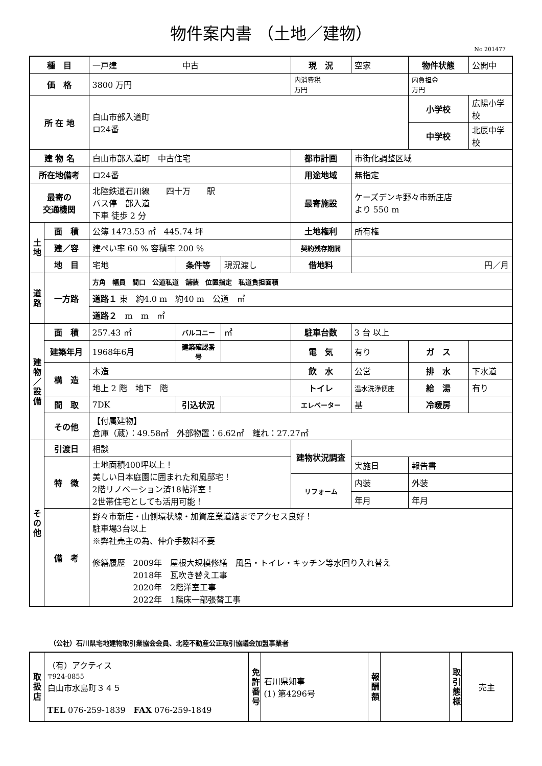物件案内書 （土地／建物）
No 201477
| 種 目 | | 一戸建 中古 | | | 現 況 | 空家 | 物件状態 | 公開中 |
| 価 格 | | 3800 万円 | | | 内消費税 万円 | | 内負担金 万円 | |
| 所 在 地 | | 白山市部入道町 ロ24番 | | | | | 小学校 | 広陽小学校 |
| | | | | | | | 中学校 | 北辰中学校 |
| 建 物 名 | | 白山市部入道町 中古住宅 | | | 都市計画 | 市街化調整区域 | | |
| 所在地備考 | | ロ24番 | | | 用途地域 | 無指定 | | |
| 最寄の 交通機関 | | 北陸鉄道石川線 四十万 駅 バス停 部入道 下車 徒歩 2 分 | | | 最寄施設 | ケーズデンキ野々市新庄店 より 550 m | | |
| 土地 | 面 積 | 公簿 1473.53 ㎡ 445.74 坪 | | | 土地権利 | 所有権 | | |
| | 建／容 | 建ぺい率 60 % 容積率 200 % | | | 契約残存期間 | | | |
| | 地 目 | 宅地 | 条件等 | 現況渡し | 借地料 | 円／月 | | |
| 道路 | 一方路 | 方角 幅員 間口 公道私道 舗装 位置指定 私道負担面積 | | | | | | |
| | | 道路１ 東 約4.0 m 約40 m 公道 ㎡ | | | | | | |
| | | 道路２ m m ㎡ | | | | | | |
| 建物／設備 | 面 積 | 257.43 ㎡ | バルコニー | ㎡ | 駐車台数 | 3 台 以上 | | |
| | 建築年月 | 1968年6月 | 建築確認番号 | | 電 気 | 有り | ガ ス | |
| | 構 造 | 木造 | | | 飲 水 | 公営 | 排 水 | 下水道 |
| | | 地上 2 階 地下 階 | | | トイレ | 温水洗浄便座 | 給 湯 | 有り |
| | 間 取 | 7DK | 引込状況 | | エレベーター | 基 | 冷暖房 | |
| | その他 | 【付属建物】 倉庫（蔵）：49.58㎡ 外部物置：6.62㎡ 離れ：27.27㎡ | | | | | | |
| その他 | 引渡日 | 相談 | | | 建物状況調査 | | | |
| | 特 徴 | 土地面積400坪以上！ 美しい日本庭園に囲まれた和風邸宅！ 2階リノベーション済18帖洋室！ 2世帯住宅としても活用可能！ | | | | 実施日 | 報告書 | |
| | | | | | リフォーム | 内装 | 外装 | |
| | | | | | | 年月 | 年月 | |
| | 備 考 | 野々市新庄・山側環状線・加賀産業道路までアクセス良好！ 駐車場3台以上 ※弊社売主の為、仲介手数料不要 修繕履歴 2009年 屋根大規模修繕 風呂・トイレ・キッチン等水回り入れ替え 2018年 瓦吹き替え工事 2020年 2階洋室工事 2022年 1階床一部張替工事 | | | | | | |
（公社）石川県宅地建物取引業協会会員、北陸不動産公正取引協議会加盟事業者
| 取扱店 | （有）アクティス 〒924-0855 白山市水島町３４５ TEL 076-259-1839 FAX 076-259-1849 | 免許番号 | 石川県知事 (1) 第4296号 | 報酬額 | | 取引態様 | 売主 |